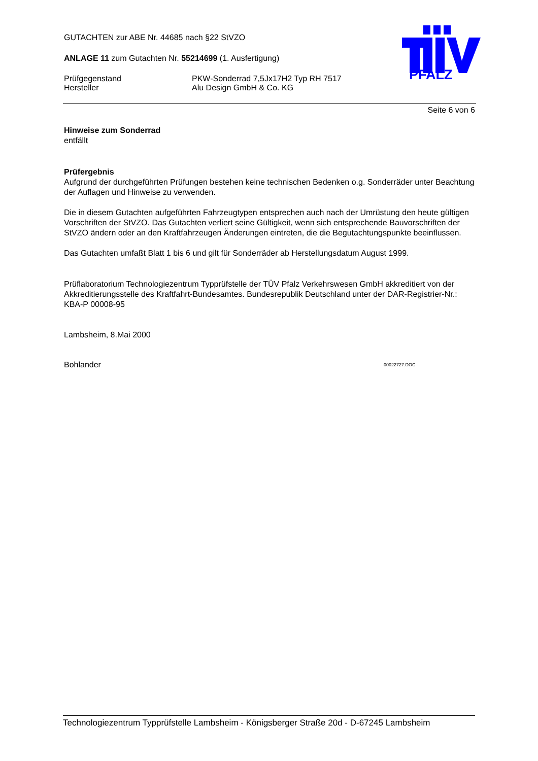PFALZ
GUTACHTEN zur ABE Nr. 44685 nach §22 StVZO
ANLAGE 11 zum Gutachten Nr. 55214699 (1. Ausfertigung)
Prüfgegenstand PKW-Sonderrad 7,5Jx17H2 Typ RH 7517
Hersteller Alu Design GmbH & Co. KG
Seite 6 von 6
Hinweise zum Sonderrad
entfällt
Prüfergebnis
Aufgrund der durchgeführten Prüfungen bestehen keine technischen Bedenken o.g. Sonderräder unter Beachtung der Auflagen und Hinweise zu verwenden.
Die in diesem Gutachten aufgeführten Fahrzeugtypen entsprechen auch nach der Umrüstung den heute gültigen Vorschriften der StVZO. Das Gutachten verliert seine Gültigkeit, wenn sich entsprechende Bauvorschriften der StVZO ändern oder an den Kraftfahrzeugen Änderungen eintreten, die die Begutachtungspunkte beeinflussen.
Das Gutachten umfaßt Blatt 1 bis 6 und gilt für Sonderräder ab Herstellungsdatum August 1999.
Prüflaboratorium Technologiezentrum Typprüfstelle der TÜV Pfalz Verkehrswesen GmbH akkreditiert von der Akkreditierungsstelle des Kraftfahrt-Bundesamtes. Bundesrepublik Deutschland unter der DAR-Registrier-Nr.: KBA-P 00008-95
Lambsheim, 8.Mai 2000
Bohlander
00022727.DOC
Technologiezentrum Typprüfstelle Lambsheim - Königsberger Straße 20d - D-67245 Lambsheim